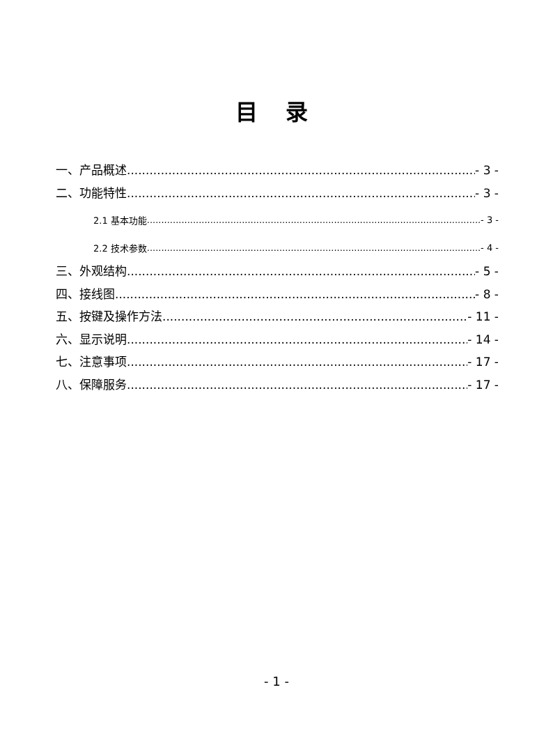目 录
一、产品概述 - 3 -
二、功能特性 - 3 -
2.1 基本功能 - 3 -
2.2 技术参数 - 4 -
三、外观结构 - 5 -
四、接线图 - 8 -
五、按键及操作方法 - 11 -
六、显示说明 - 14 -
七、注意事项 - 17 -
八、保障服务 - 17 -
- 1 -